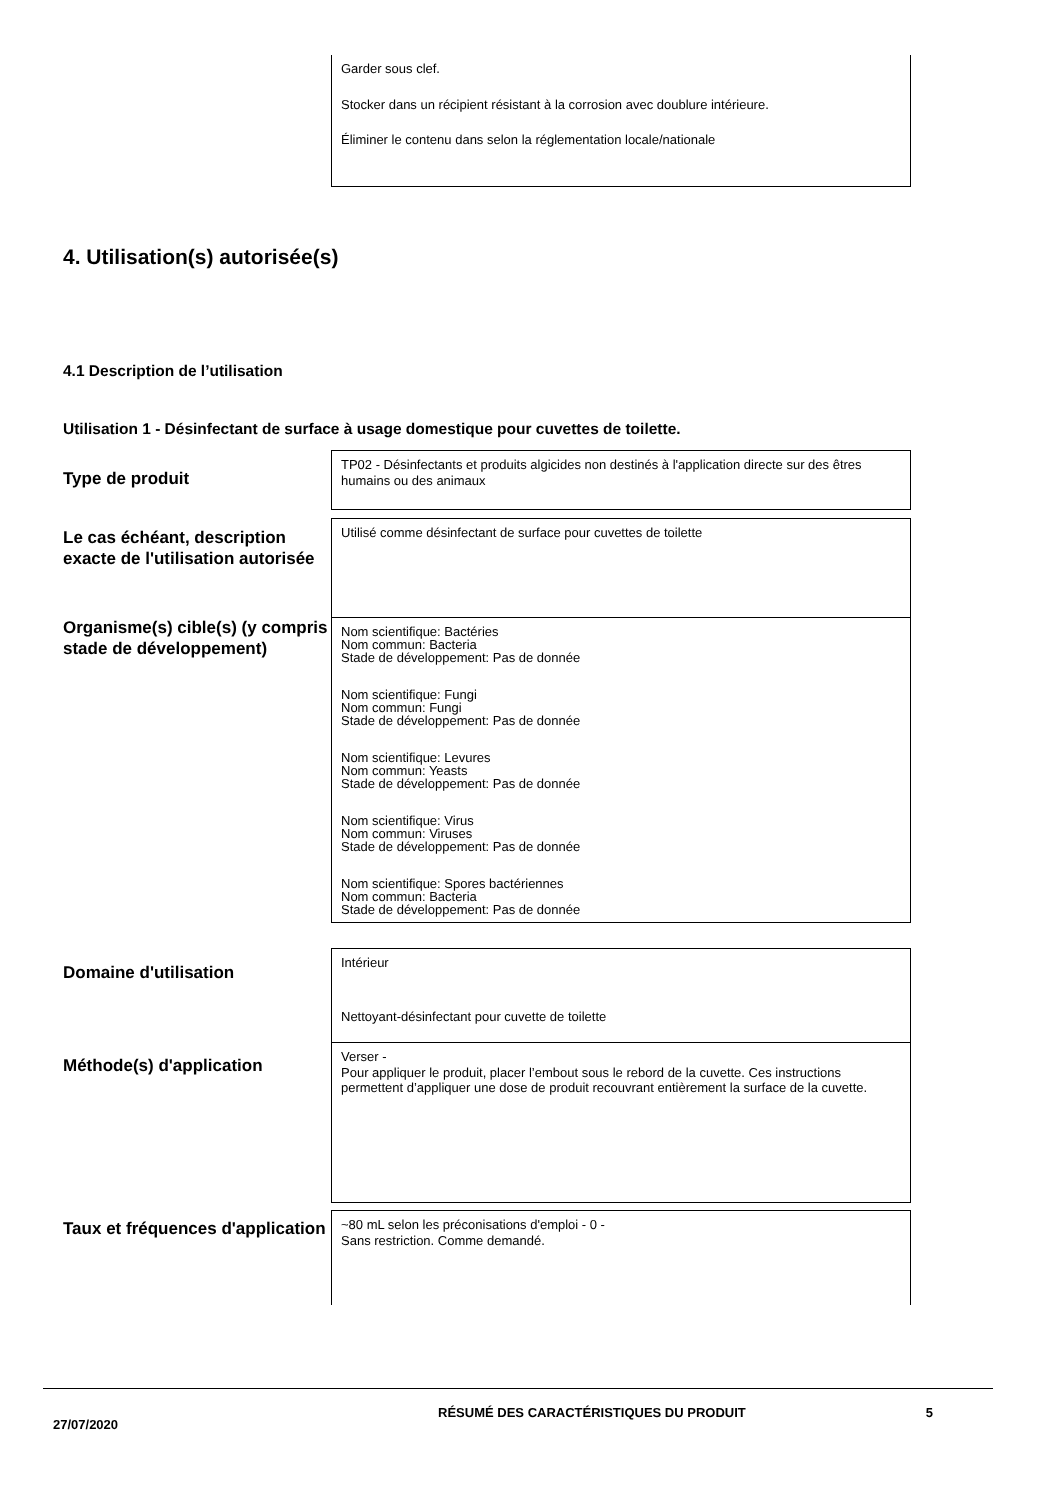Garder sous clef.
Stocker dans un récipient résistant à la corrosion avec doublure intérieure.
Éliminer le contenu dans selon la réglementation locale/nationale
4. Utilisation(s) autorisée(s)
4.1 Description de l’utilisation
Utilisation 1 - Désinfectant de surface à usage domestique pour cuvettes de toilette.
Type de produit
TP02 - Désinfectants et produits algicides non destinés à l'application directe sur des êtres humains ou des animaux
Le cas échéant, description exacte de l'utilisation autorisée
Utilisé comme désinfectant de surface pour cuvettes de toilette
Organisme(s) cible(s) (y compris stade de développement)
Nom scientifique: Bactéries
Nom commun: Bacteria
Stade de développement: Pas de donnée
Nom scientifique: Fungi
Nom commun: Fungi
Stade de développement: Pas de donnée
Nom scientifique: Levures
Nom commun: Yeasts
Stade de développement: Pas de donnée
Nom scientifique: Virus
Nom commun: Viruses
Stade de développement: Pas de donnée
Nom scientifique: Spores bactériennes
Nom commun: Bacteria
Stade de développement: Pas de donnée
Domaine d'utilisation
Intérieur
Nettoyant-désinfectant pour cuvette de toilette
Méthode(s) d'application
Verser -
Pour appliquer le produit, placer l’embout sous le rebord de la cuvette. Ces instructions permettent d’appliquer une dose de produit recouvrant entièrement la surface de la cuvette.
Taux et fréquences d'application
~80 mL selon les préconisations d'emploi - 0 -
Sans restriction. Comme demandé.
27/07/2020 RÉSUMÉ DES CARACTÉRISTIQUES DU PRODUIT 5